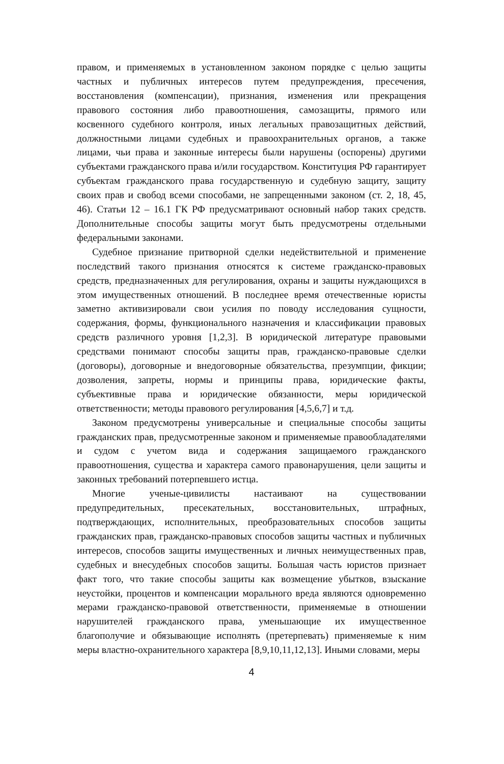правом, и применяемых в установленном законом порядке с целью защиты частных и публичных интересов путем предупреждения, пресечения, восстановления (компенсации), признания, изменения или прекращения правового состояния либо правоотношения, самозащиты, прямого или косвенного судебного контроля, иных легальных правозащитных действий, должностными лицами судебных и правоохранительных органов, а также лицами, чьи права и законные интересы были нарушены (оспорены) другими субъектами гражданского права и/или государством. Конституция РФ гарантирует субъектам гражданского права государственную и судебную защиту, защиту своих прав и свобод всеми способами, не запрещенными законом (ст. 2, 18, 45, 46). Статьи 12 – 16.1 ГК РФ предусматривают основный набор таких средств. Дополнительные способы защиты могут быть предусмотрены отдельными федеральными законами.
Судебное признание притворной сделки недействительной и применение последствий такого признания относятся к системе гражданско-правовых средств, предназначенных для регулирования, охраны и защиты нуждающихся в этом имущественных отношений. В последнее время отечественные юристы заметно активизировали свои усилия по поводу исследования сущности, содержания, формы, функционального назначения и классификации правовых средств различного уровня [1,2,3]. В юридической литературе правовыми средствами понимают способы защиты прав, гражданско-правовые сделки (договоры), договорные и внедоговорные обязательства, презумпции, фикции; дозволения, запреты, нормы и принципы права, юридические факты, субъективные права и юридические обязанности, меры юридической ответственности; методы правового регулирования [4,5,6,7] и т.д.
Законом предусмотрены универсальные и специальные способы защиты гражданских прав, предусмотренные законом и применяемые правообладателями и судом с учетом вида и содержания защищаемого гражданского правоотношения, существа и характера самого правонарушения, цели защиты и законных требований потерпевшего истца.
Многие ученые-цивилисты настаивают на существовании предупредительных, пресекательных, восстановительных, штрафных, подтверждающих, исполнительных, преобразовательных способов защиты гражданских прав, гражданско-правовых способов защиты частных и публичных интересов, способов защиты имущественных и личных неимущественных прав, судебных и внесудебных способов защиты. Большая часть юристов признает факт того, что такие способы защиты как возмещение убытков, взыскание неустойки, процентов и компенсации морального вреда являются одновременно мерами гражданско-правовой ответственности, применяемые в отношении нарушителей гражданского права, уменьшающие их имущественное благополучие и обязывающие исполнять (претерпевать) применяемые к ним меры властно-охранительного характера [8,9,10,11,12,13]. Иными словами, меры
4